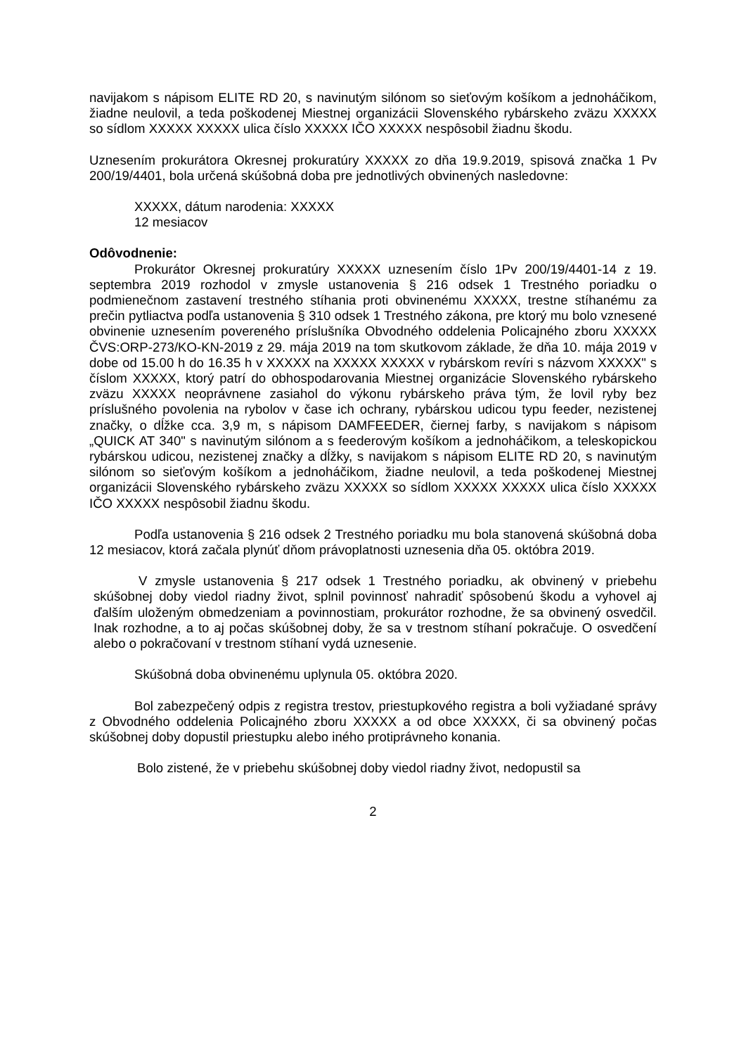navijakom s nápisom ELITE RD 20, s navinutým silónom so sieťovým košíkom a jednoháčikom, žiadne neulovil, a teda poškodenej Miestnej organizácii Slovenského rybárskeho zväzu XXXXX so sídlom XXXXX XXXXX ulica číslo XXXXX IČO XXXXX nespôsobil žiadnu škodu.
Uznesením prokurátora Okresnej prokuratúry XXXXX zo dňa 19.9.2019, spisová značka 1 Pv 200/19/4401, bola určená skúšobná doba pre jednotlivých obvinených nasledovne:
XXXXX, dátum narodenia: XXXXX
12 mesiacov
Odôvodnenie:
Prokurátor Okresnej prokuratúry XXXXX uznesením číslo 1Pv 200/19/4401-14 z 19. septembra 2019 rozhodol v zmysle ustanovenia § 216 odsek 1 Trestného poriadku o podmienečnom zastavení trestného stíhania proti obvinenému XXXXX, trestne stíhanému za prečin pytliactva podľa ustanovenia § 310 odsek 1 Trestného zákona, pre ktorý mu bolo vznesené obvinenie uznesením povereného príslušníka Obvodného oddelenia Policajného zboru XXXXX ČVS:ORP-273/KO-KN-2019 z 29. mája 2019 na tom skutkovom základe, že dňa 10. mája 2019 v dobe od 15.00 h do 16.35 h v XXXXX na XXXXX XXXXX v rybárskom revíri s názvom XXXXX" s číslom XXXXX, ktorý patrí do obhospodarovania Miestnej organizácie Slovenského rybárskeho zväzu XXXXX neoprávnene zasiahol do výkonu rybárskeho práva tým, že lovil ryby bez príslušného povolenia na rybolov v čase ich ochrany, rybárskou udicou typu feeder, nezistenej značky, o dĺžke cca. 3,9 m, s nápisom DAMFEEDER, čiernej farby, s navijakom s nápisom „QUICK AT 340" s navinutým silónom a s feederovým košíkom a jednoháčikom, a teleskopickou rybárskou udicou, nezistenej značky a dĺžky, s navijakom s nápisom ELITE RD 20, s navinutým silónom so sieťovým košíkom a jednoháčikom, žiadne neulovil, a teda poškodenej Miestnej organizácii Slovenského rybárskeho zväzu XXXXX so sídlom XXXXX XXXXX ulica číslo XXXXX IČO XXXXX nespôsobil žiadnu škodu.
Podľa ustanovenia § 216 odsek 2 Trestného poriadku mu bola stanovená skúšobná doba 12 mesiacov, ktorá začala plynúť dňom právoplatnosti uznesenia dňa 05. októbra 2019.
V zmysle ustanovenia § 217 odsek 1 Trestného poriadku, ak obvinený v priebehu skúšobnej doby viedol riadny život, splnil povinnosť nahradiť spôsobenú škodu a vyhovel aj ďalším uloženým obmedzeniam a povinnostiam, prokurátor rozhodne, že sa obvinený osvedčil. Inak rozhodne, a to aj počas skúšobnej doby, že sa v trestnom stíhaní pokračuje. O osvedčení alebo o pokračovaní v trestnom stíhaní vydá uznesenie.
Skúšobná doba obvinenému uplynula 05. októbra 2020.
Bol zabezpečený odpis z registra trestov, priestupkového registra a boli vyžiadané správy z Obvodného oddelenia Policajného zboru XXXXX a od obce XXXXX, či sa obvinený počas skúšobnej doby dopustil priestupku alebo iného protiprávneho konania.
Bolo zistené, že v priebehu skúšobnej doby viedol riadny život, nedopustil sa
2